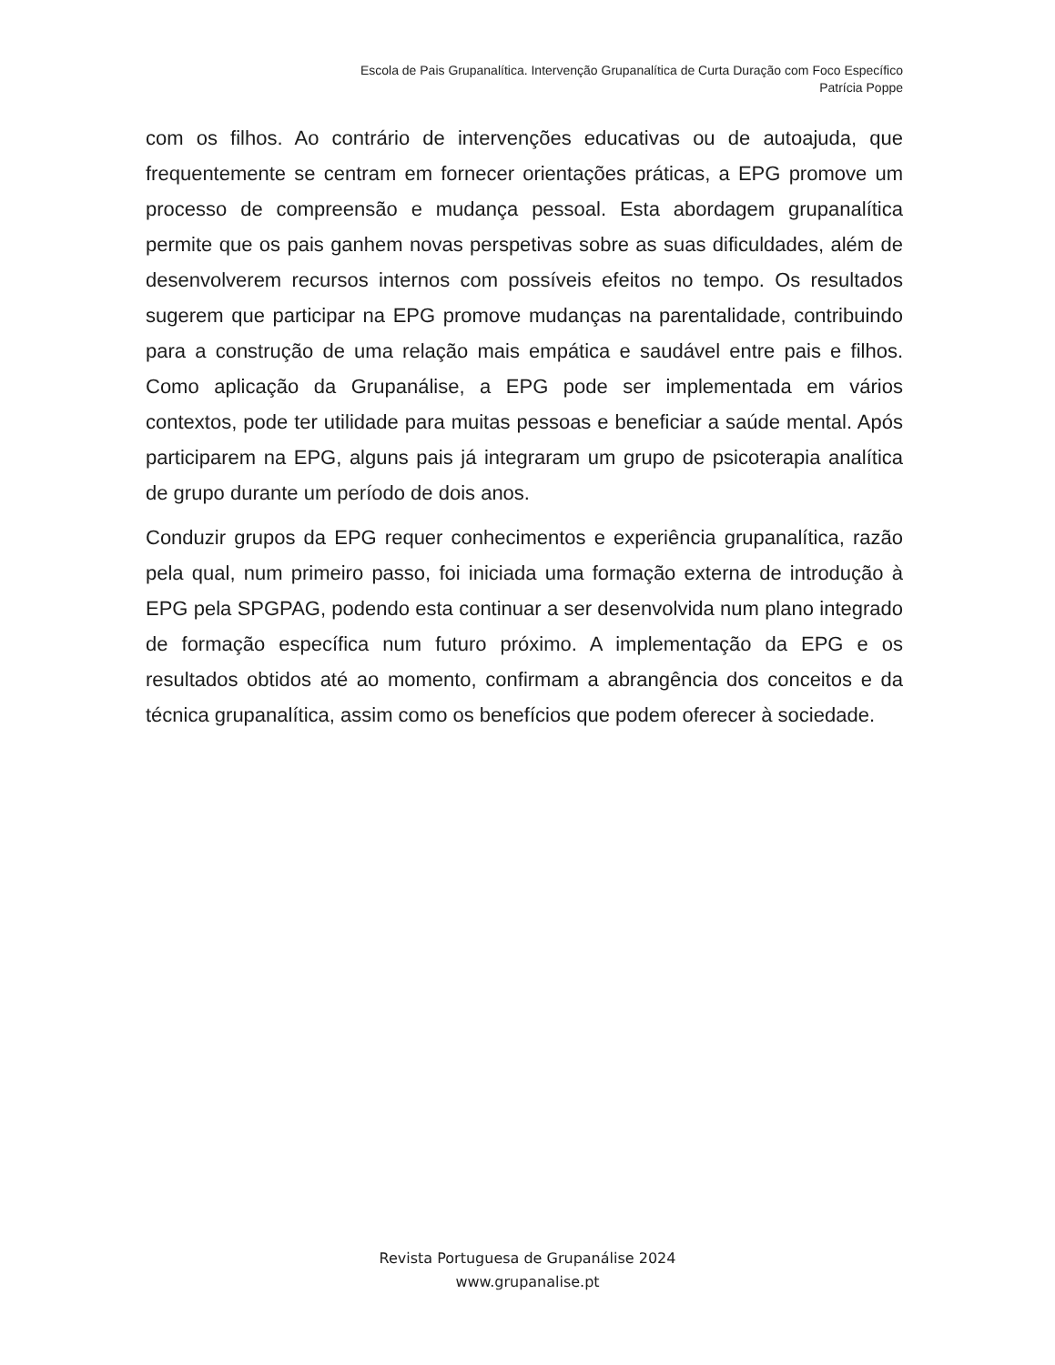Escola de Pais Grupanalítica. Intervenção Grupanalítica de Curta Duração com Foco Específico
Patrícia Poppe
com os filhos. Ao contrário de intervenções educativas ou de autoajuda, que frequentemente se centram em fornecer orientações práticas, a EPG promove um processo de compreensão e mudança pessoal. Esta abordagem grupanalítica permite que os pais ganhem novas perspetivas sobre as suas dificuldades, além de desenvolverem recursos internos com possíveis efeitos no tempo. Os resultados sugerem que participar na EPG promove mudanças na parentalidade, contribuindo para a construção de uma relação mais empática e saudável entre pais e filhos. Como aplicação da Grupanálise, a EPG pode ser implementada em vários contextos, pode ter utilidade para muitas pessoas e beneficiar a saúde mental. Após participarem na EPG, alguns pais já integraram um grupo de psicoterapia analítica de grupo durante um período de dois anos.
Conduzir grupos da EPG requer conhecimentos e experiência grupanalítica, razão pela qual, num primeiro passo, foi iniciada uma formação externa de introdução à EPG pela SPGPAG, podendo esta continuar a ser desenvolvida num plano integrado de formação específica num futuro próximo. A implementação da EPG e os resultados obtidos até ao momento, confirmam a abrangência dos conceitos e da técnica grupanalítica, assim como os benefícios que podem oferecer à sociedade.
Revista Portuguesa de Grupanálise 2024
www.grupanalise.pt